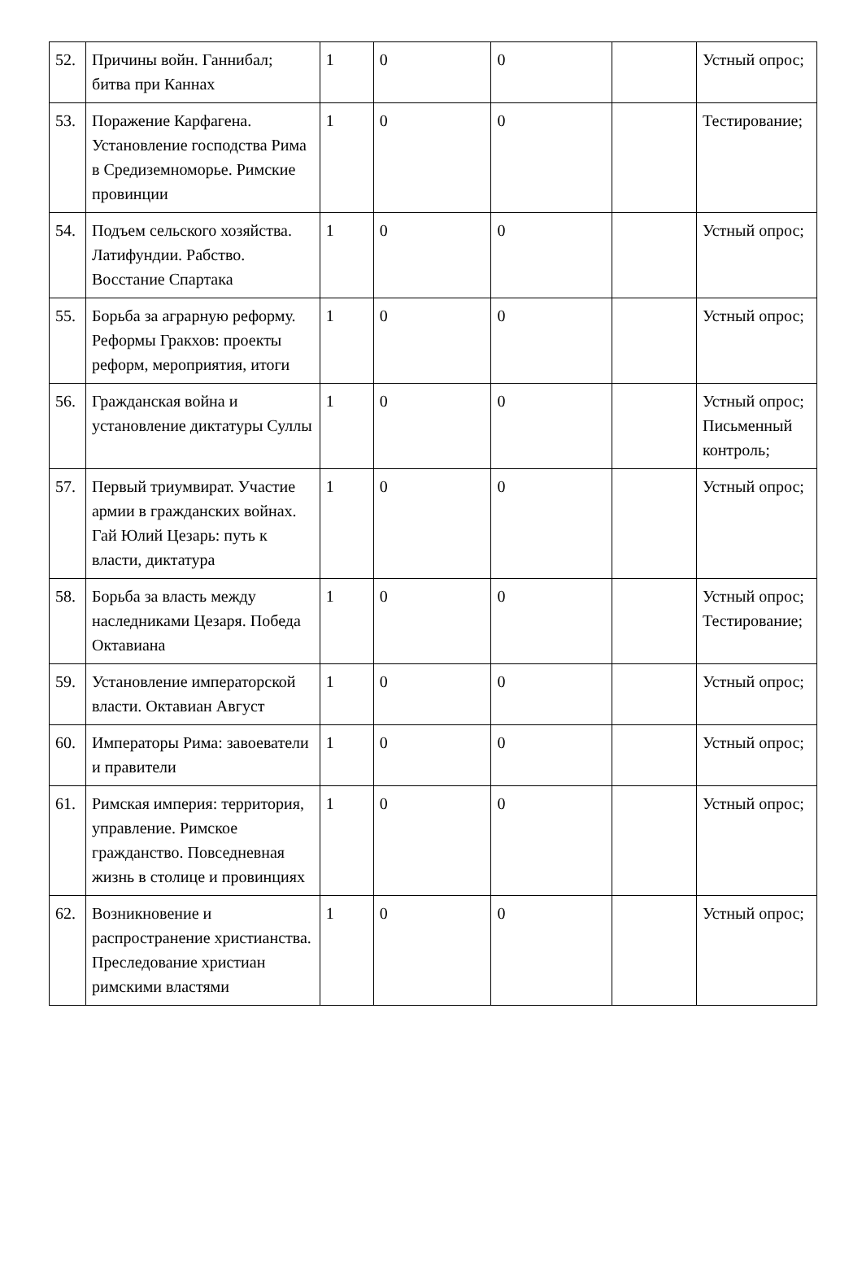| 52. | Причины войн. Ганнибал; битва при Каннах | 1 | 0 | 0 | | Устный опрос; |
| 53. | Поражение Карфагена. Установление господства Рима в Средиземноморье. Римские провинции | 1 | 0 | 0 | | Тестирование; |
| 54. | Подъем сельского хозяйства. Латифундии. Рабство. Восстание Спартака | 1 | 0 | 0 | | Устный опрос; |
| 55. | Борьба за аграрную реформу. Реформы Гракхов: проекты реформ, мероприятия, итоги | 1 | 0 | 0 | | Устный опрос; |
| 56. | Гражданская война и установление диктатуры Суллы | 1 | 0 | 0 | | Устный опрос; Письменный контроль; |
| 57. | Первый триумвират. Участие армии в гражданских войнах. Гай Юлий Цезарь: путь к власти, диктатура | 1 | 0 | 0 | | Устный опрос; |
| 58. | Борьба за власть между наследниками Цезаря. Победа Октавиана | 1 | 0 | 0 | | Устный опрос; Тестирование; |
| 59. | Установление императорской власти. Октавиан Август | 1 | 0 | 0 | | Устный опрос; |
| 60. | Императоры Рима: завоеватели и правители | 1 | 0 | 0 | | Устный опрос; |
| 61. | Римская империя: территория, управление. Римское гражданство. Повседневная жизнь в столице и провинциях | 1 | 0 | 0 | | Устный опрос; |
| 62. | Возникновение и распространение христианства. Преследование христиан римскими властями | 1 | 0 | 0 | | Устный опрос; |